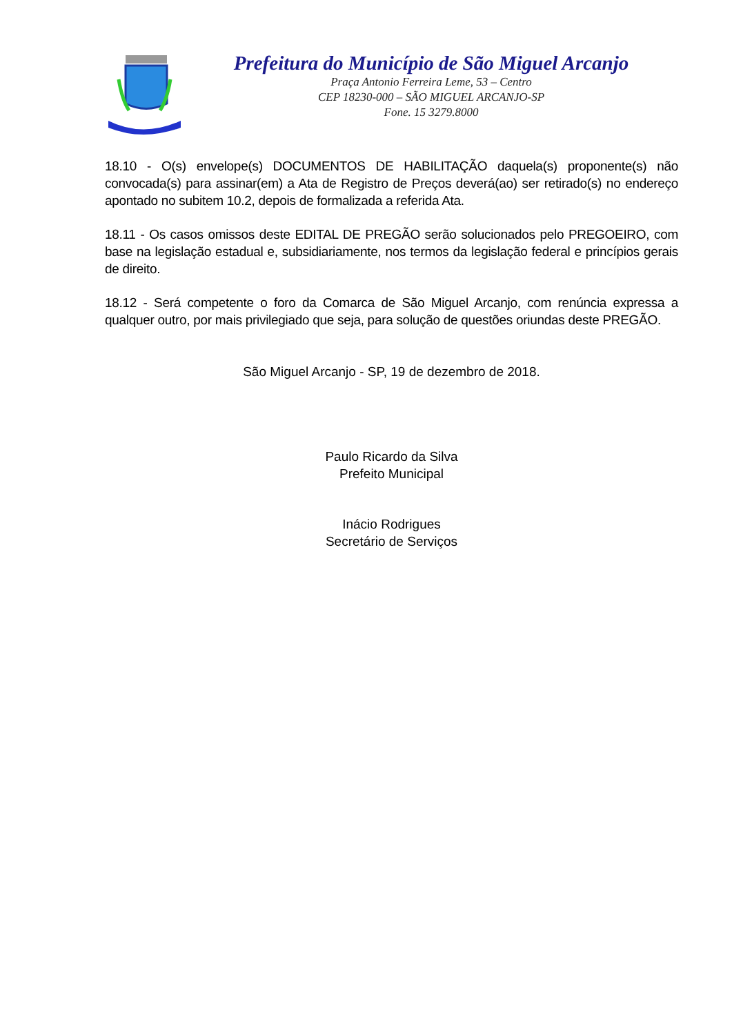Prefeitura do Município de São Miguel Arcanjo
Praça Antonio Ferreira Leme, 53 – Centro
CEP 18230-000 – SÃO MIGUEL ARCANJO-SP
Fone. 15 3279.8000
18.10 - O(s) envelope(s) DOCUMENTOS DE HABILITAÇÃO daquela(s) proponente(s) não convocada(s) para assinar(em) a Ata de Registro de Preços deverá(ao) ser retirado(s) no endereço apontado no subitem 10.2, depois de formalizada a referida Ata.
18.11 - Os casos omissos deste EDITAL DE PREGÃO serão solucionados pelo PREGOEIRO, com base na legislação estadual e, subsidiariamente, nos termos da legislação federal e princípios gerais de direito.
18.12 - Será competente o foro da Comarca de São Miguel Arcanjo, com renúncia expressa a qualquer outro, por mais privilegiado que seja, para solução de questões oriundas deste PREGÃO.
São Miguel Arcanjo - SP, 19 de dezembro de 2018.
Paulo Ricardo da Silva
Prefeito Municipal
Inácio Rodrigues
Secretário de Serviços